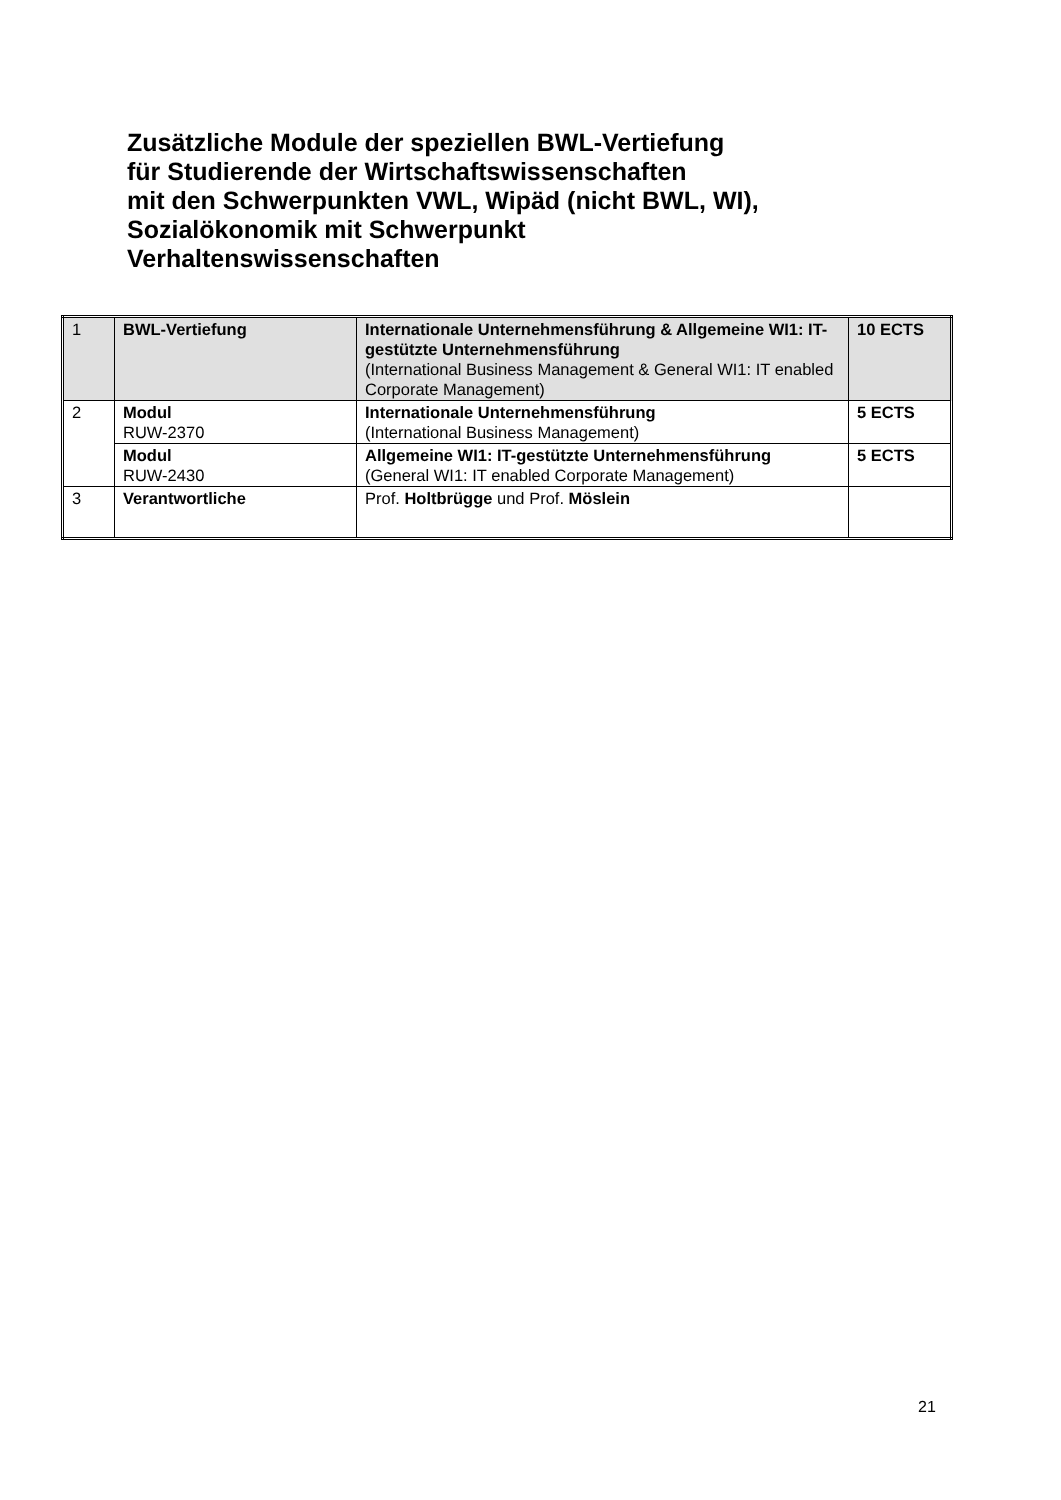Zusätzliche Module der speziellen BWL-Vertiefung
für Studierende der Wirtschaftswissenschaften
mit den Schwerpunkten VWL, Wipäd (nicht BWL, WI),
Sozialökonomik mit Schwerpunkt
Verhaltenswissenschaften
| 1 | BWL-Vertiefung | Internationale Unternehmensführung & Allgemeine WI1: IT-gestützte Unternehmensführung (International Business Management & General WI1: IT enabled Corporate Management) | 10 ECTS |
| 2 | Modul RUW-2370 | Internationale Unternehmensführung (International Business Management) | 5 ECTS |
| | Modul RUW-2430 | Allgemeine WI1: IT-gestützte Unternehmensführung (General WI1: IT enabled Corporate Management) | 5 ECTS |
| 3 | Verantwortliche | Prof. Holtbrügge und Prof. Möslein | |
21